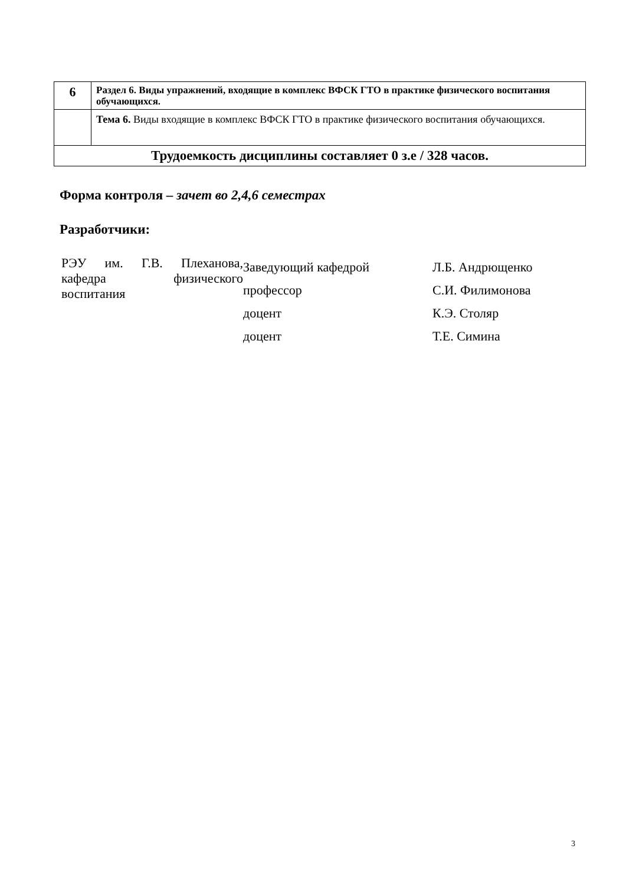| 6 | Раздел 6. Виды упражнений, входящие в комплекс ВФСК ГТО в практике физического воспитания обучающихся. |
| | Тема 6. Виды входящие в комплекс ВФСК ГТО в практике физического воспитания обучающихся. |
| Трудоемкость дисциплины составляет 0 з.е / 328 часов. | |
Форма контроля – зачет во 2,4,6 семестрах
Разработчики:
| РЭУ им. Г.В. Плеханова, кафедра физического воспитания | Заведующий кафедрой | Л.Б. Андрющенко |
| | профессор | С.И. Филимонова |
| | доцент | К.Э. Столяр |
| | доцент | Т.Е. Симина |
3